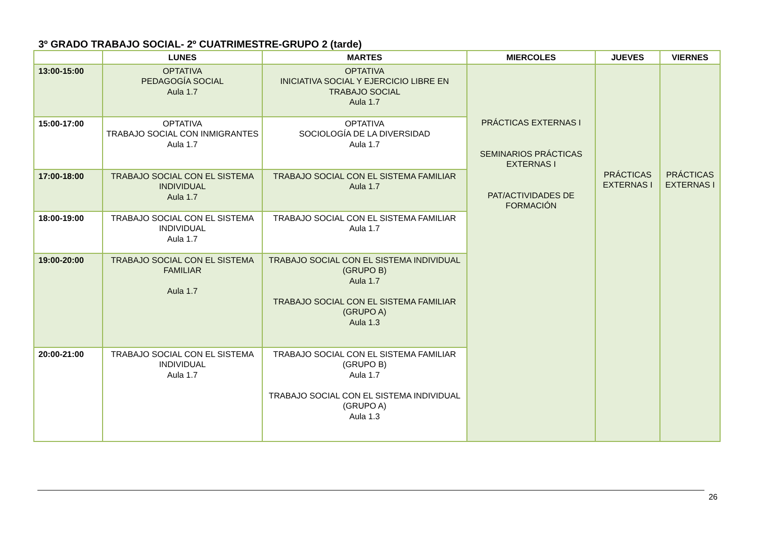3º GRADO TRABAJO SOCIAL- 2º CUATRIMESTRE-GRUPO 2 (tarde)
| | LUNES | MARTES | MIERCOLES | JUEVES | VIERNES |
| --- | --- | --- | --- | --- | --- |
| 13:00-15:00 | OPTATIVA PEDAGOGÍA SOCIAL Aula 1.7 | OPTATIVA INICIATIVA SOCIAL Y EJERCICIO LIBRE EN TRABAJO SOCIAL Aula 1.7 | PRÁCTICAS EXTERNAS I SEMINARIOS PRÁCTICAS EXTERNAS I PAT/ACTIVIDADES DE FORMACIÓN | PRÁCTICAS EXTERNAS I | PRÁCTICAS EXTERNAS I |
| 15:00-17:00 | OPTATIVA TRABAJO SOCIAL CON INMIGRANTES Aula 1.7 | OPTATIVA SOCIOLOGÍA DE LA DIVERSIDAD Aula 1.7 | | | |
| 17:00-18:00 | TRABAJO SOCIAL CON EL SISTEMA INDIVIDUAL Aula 1.7 | TRABAJO SOCIAL CON EL SISTEMA FAMILIAR Aula 1.7 | | | |
| 18:00-19:00 | TRABAJO SOCIAL CON EL SISTEMA INDIVIDUAL Aula 1.7 | TRABAJO SOCIAL CON EL SISTEMA FAMILIAR Aula 1.7 | | | |
| 19:00-20:00 | TRABAJO SOCIAL CON EL SISTEMA FAMILIAR Aula 1.7 | TRABAJO SOCIAL CON EL SISTEMA INDIVIDUAL (GRUPO B) Aula 1.7 TRABAJO SOCIAL CON EL SISTEMA FAMILIAR (GRUPO A) Aula 1.3 | | | |
| 20:00-21:00 | TRABAJO SOCIAL CON EL SISTEMA INDIVIDUAL Aula 1.7 | TRABAJO SOCIAL CON EL SISTEMA FAMILIAR (GRUPO B) Aula 1.7 TRABAJO SOCIAL CON EL SISTEMA INDIVIDUAL (GRUPO A) Aula 1.3 | | | |
26